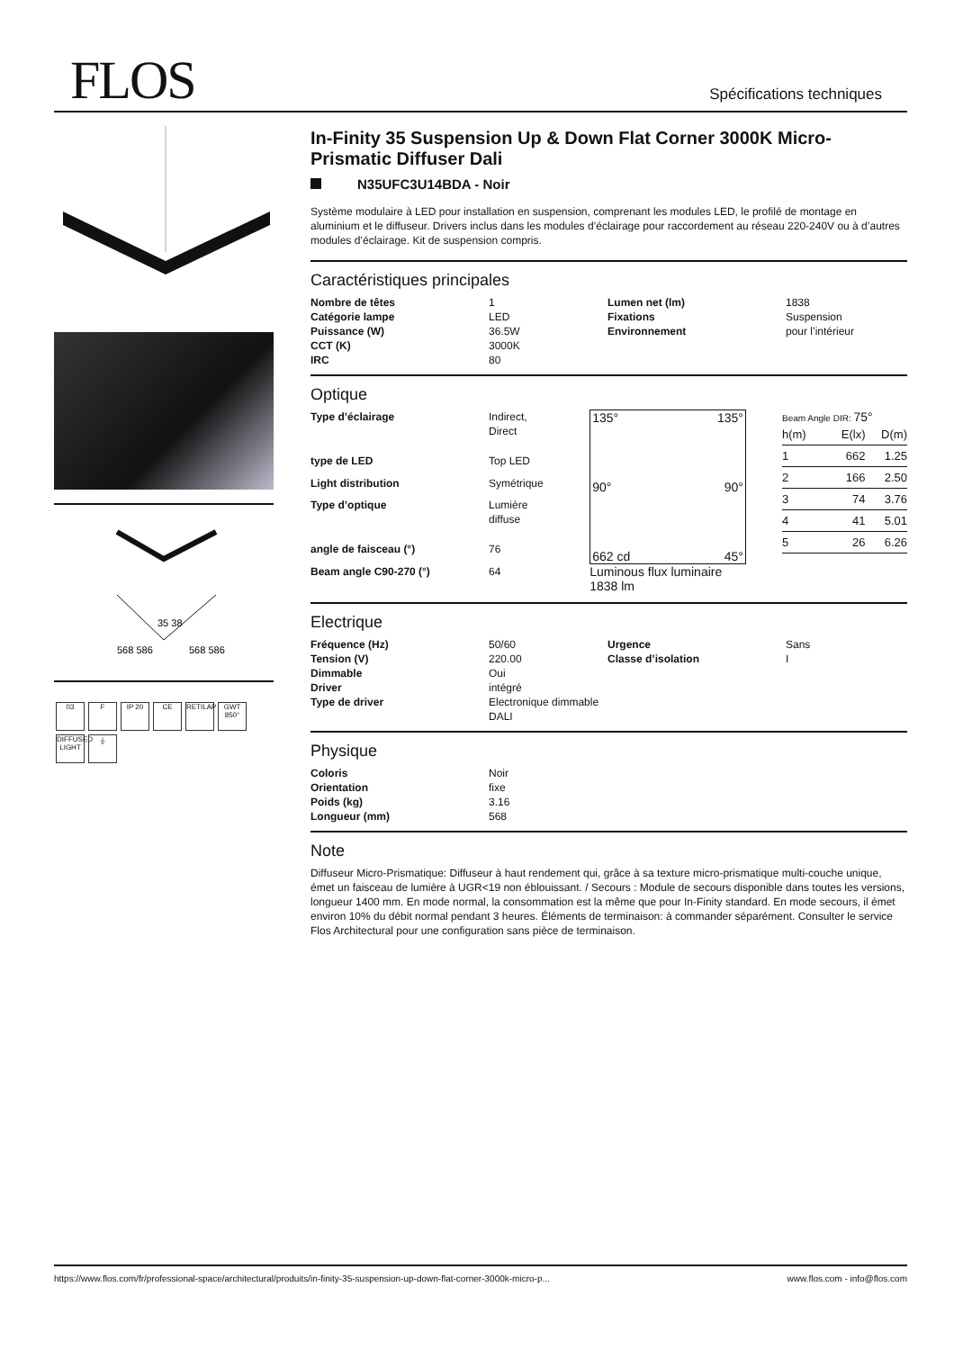FLOS Spécifications techniques
35 38
568 586
568 586
03 F IP 20 CE RETILAP GWT 850°
DIFFUSED LIGHT ⏚
In-Finity 35 Suspension Up & Down Flat Corner 3000K Micro-Prismatic Diffuser Dali
N35UFC3U14BDA - Noir
Système modulaire à LED pour installation en suspension, comprenant les modules LED, le profilé de montage en aluminium et le diffuseur. Drivers inclus dans les modules d’éclairage pour raccordement au réseau 220-240V ou à d’autres modules d’éclairage. Kit de suspension compris.
Caractéristiques principales
| Nombre de têtes | 1 | Lumen net (lm) | 1838 |
| Catégorie lampe | LED | Fixations | Suspension |
| Puissance (W) | 36.5W | Environnement | pour l’intérieur |
| CCT (K) | 3000K | | |
| IRC | 80 | | |
Optique
| Type d’éclairage | Indirect, Direct |
| type de LED | Top LED |
| Light distribution | Symétrique |
| Type d’optique | Lumière diffuse |
| angle de faisceau (°) | 76 |
| Beam angle C90-270 (°) | 64 |
135° 135°
90° 90°
662 cd 45°
Luminous flux luminaire
1838 lm
Beam Angle DIR: 75°
| h(m) | E(lx) | D(m) |
| --- | --- | --- |
| 1 | 662 | 1.25 |
| 2 | 166 | 2.50 |
| 3 | 74 | 3.76 |
| 4 | 41 | 5.01 |
| 5 | 26 | 6.26 |
Electrique
| Fréquence (Hz) | 50/60 | Urgence | Sans |
| Tension (V) | 220.00 | Classe d’isolation | I |
| Dimmable | Oui | | |
| Driver | intégré | | |
| Type de driver | Electronique dimmable DALI | | |
Physique
| Coloris | Noir |
| Orientation | fixe |
| Poids (kg) | 3.16 |
| Longueur (mm) | 568 |
Note
Diffuseur Micro-Prismatique: Diffuseur à haut rendement qui, grâce à sa texture micro-prismatique multi-couche unique, émet un faisceau de lumière à UGR<19 non éblouissant. / Secours : Module de secours disponible dans toutes les versions, longueur 1400 mm. En mode normal, la consommation est la même que pour In-Finity standard. En mode secours, il émet environ 10% du débit normal pendant 3 heures. Éléments de terminaison: à commander séparément. Consulter le service Flos Architectural pour une configuration sans pièce de terminaison.
https://www.flos.com/fr/professional-space/architectural/produits/in-finity-35-suspension-up-down-flat-corner-3000k-micro-p... www.flos.com - info@flos.com